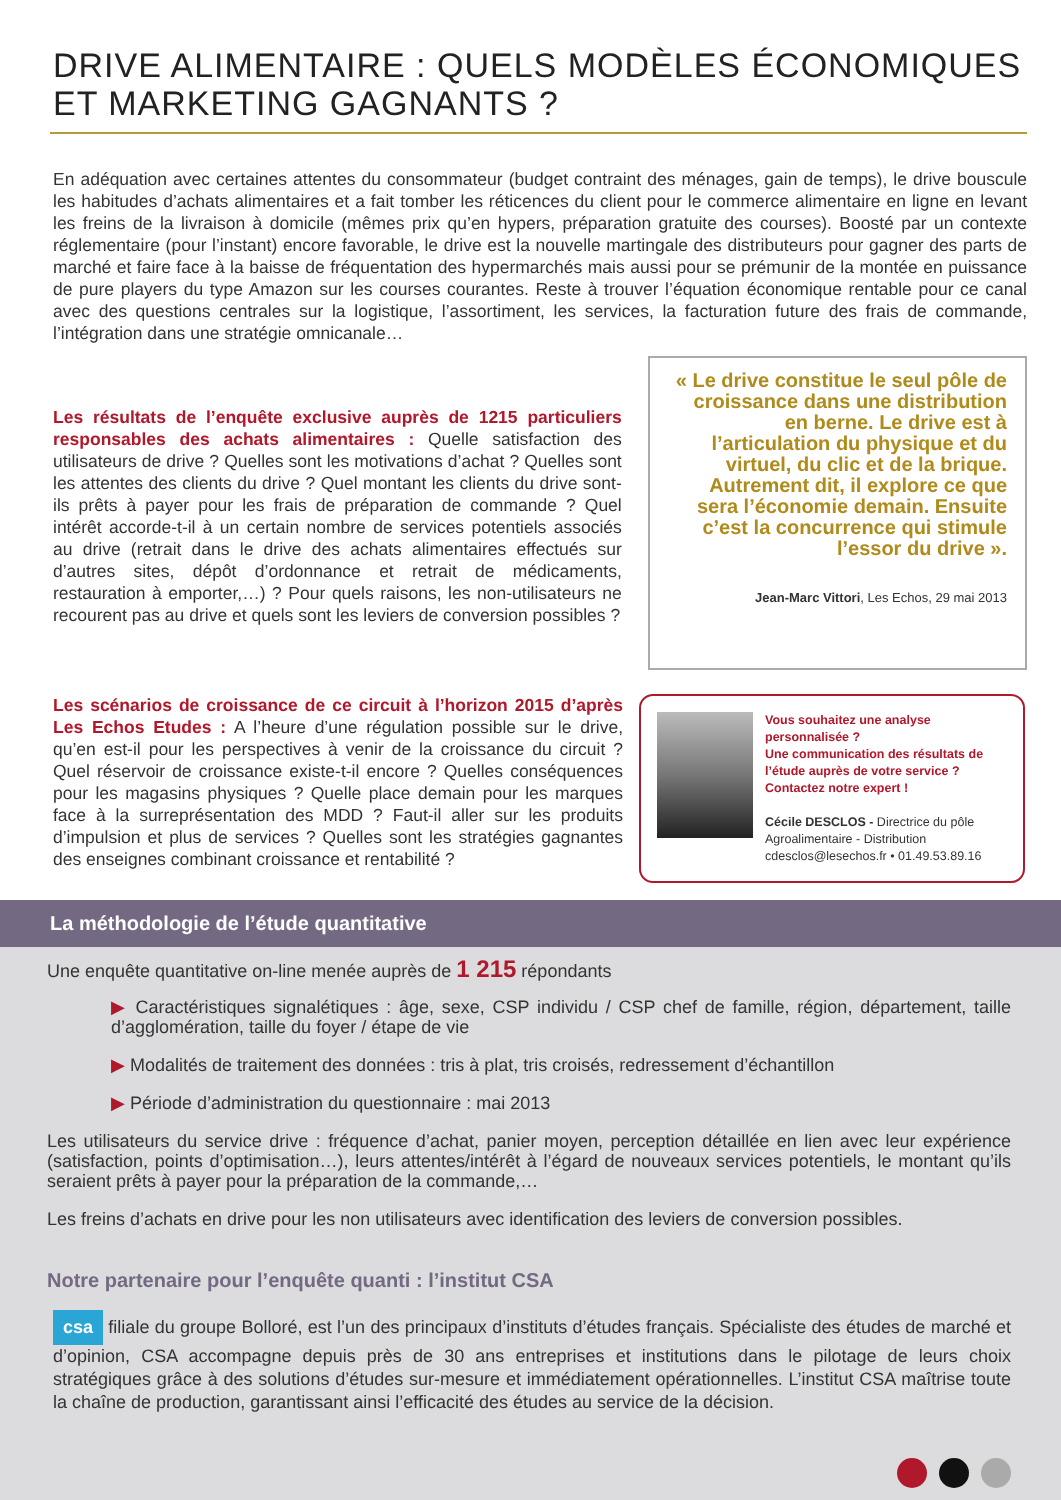DRIVE ALIMENTAIRE : QUELS MODÈLES ÉCONOMIQUES
ET MARKETING GAGNANTS ?
En adéquation avec certaines attentes du consommateur (budget contraint des ménages, gain de temps), le drive bouscule les habitudes d’achats alimentaires et a fait tomber les réticences du client pour le commerce alimentaire en ligne en levant les freins de la livraison à domicile (mêmes prix qu’en hypers, préparation gratuite des courses). Boosté par un contexte réglementaire (pour l’instant) encore favorable, le drive est la nouvelle martingale des distributeurs pour gagner des parts de marché et faire face à la baisse de fréquentation des hypermarchés mais aussi pour se prémunir de la montée en puissance de pure players du type Amazon sur les courses courantes. Reste à trouver l’équation économique rentable pour ce canal avec des questions centrales sur la logistique, l’assortiment, les services, la facturation future des frais de commande, l’intégration dans une stratégie omnicanale…
Les résultats de l’enquête exclusive auprès de 1215 particuliers responsables des achats alimentaires : Quelle satisfaction des utilisateurs de drive ? Quelles sont les motivations d’achat ? Quelles sont les attentes des clients du drive ? Quel montant les clients du drive sont-ils prêts à payer pour les frais de préparation de commande ? Quel intérêt accorde-t-il à un certain nombre de services potentiels associés au drive (retrait dans le drive des achats alimentaires effectués sur d’autres sites, dépôt d’ordonnance et retrait de médicaments, restauration à emporter,…) ? Pour quels raisons, les non-utilisateurs ne recourent pas au drive et quels sont les leviers de conversion possibles ?
« Le drive constitue le seul pôle de croissance dans une distribution en berne. Le drive est à l’articulation du physique et du virtuel, du clic et de la brique. Autrement dit, il explore ce que sera l’économie demain. Ensuite c’est la concurrence qui stimule l’essor du drive ».
Jean-Marc Vittori, Les Echos, 29 mai 2013
Les scénarios de croissance de ce circuit à l’horizon 2015 d’après Les Echos Etudes : A l’heure d’une régulation possible sur le drive, qu’en est-il pour les perspectives à venir de la croissance du circuit ? Quel réservoir de croissance existe-t-il encore ? Quelles conséquences pour les magasins physiques ? Quelle place demain pour les marques face à la surreprésentation des MDD ? Faut-il aller sur les produits d’impulsion et plus de services ? Quelles sont les stratégies gagnantes des enseignes combinant croissance et rentabilité ?
Vous souhaitez une analyse personnalisée ?
Une communication des résultats de l’étude auprès de votre service ?
Contactez notre expert !
Cécile DESCLOS - Directrice du pôle Agroalimentaire - Distribution
cdesclos@lesechos.fr • 01.49.53.89.16
La méthodologie de l’étude quantitative
Une enquête quantitative on-line menée auprès de 1 215 répondants
▶ Caractéristiques signalétiques : âge, sexe, CSP individu / CSP chef de famille, région, département, taille d’agglomération, taille du foyer / étape de vie
▶ Modalités de traitement des données : tris à plat, tris croisés, redressement d’échantillon
▶ Période d’administration du questionnaire : mai 2013
Les utilisateurs du service drive : fréquence d’achat, panier moyen, perception détaillée en lien avec leur expérience (satisfaction, points d’optimisation…), leurs attentes/intérêt à l’égard de nouveaux services potentiels, le montant qu’ils seraient prêts à payer pour la préparation de la commande,…
Les freins d’achats en drive pour les non utilisateurs avec identification des leviers de conversion possibles.
Notre partenaire pour l’enquête quanti : l’institut CSA
csa filiale du groupe Bolloré, est l’un des principaux d’instituts d’études français. Spécialiste des études de marché et d’opinion, CSA accompagne depuis près de 30 ans entreprises et institutions dans le pilotage de leurs choix stratégiques grâce à des solutions d’études sur-mesure et immédiatement opérationnelles. L’institut CSA maîtrise toute la chaîne de production, garantissant ainsi l’efficacité des études au service de la décision.